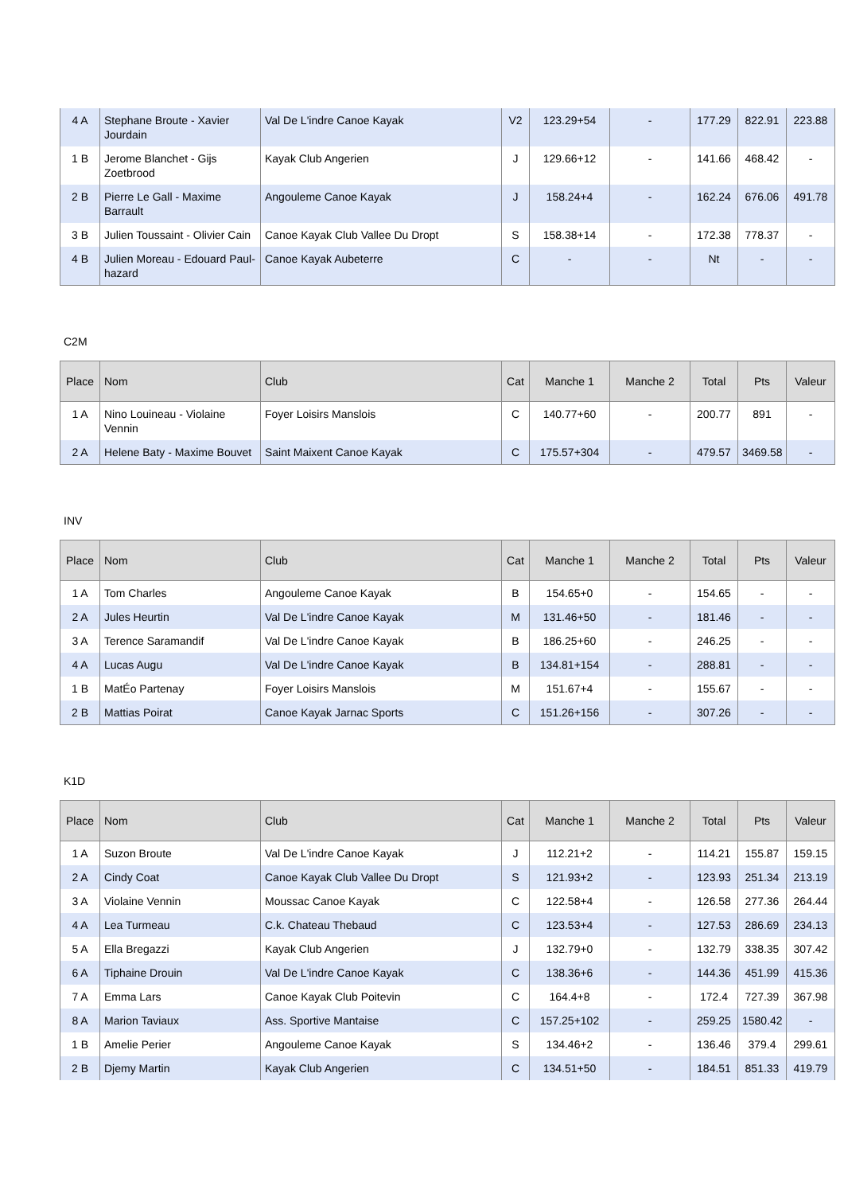| 4 A | Stephane Broute - Xavier Jourdain | Val De L'indre Canoe Kayak | V2 | 123.29+54 | - | 177.29 | 822.91 | 223.88 |
| 1 B | Jerome Blanchet - Gijs Zoetbrood | Kayak Club Angerien | J | 129.66+12 | - | 141.66 | 468.42 | - |
| 2 B | Pierre Le Gall - Maxime Barrault | Angouleme Canoe Kayak | J | 158.24+4 | - | 162.24 | 676.06 | 491.78 |
| 3 B | Julien Toussaint - Olivier Cain | Canoe Kayak Club Vallee Du Dropt | S | 158.38+14 | - | 172.38 | 778.37 | - |
| 4 B | Julien Moreau - Edouard Paul-hazard | Canoe Kayak Aubeterre | C | - | - | Nt | - | - |
C2M
| Place | Nom | Club | Cat | Manche 1 | Manche 2 | Total | Pts | Valeur |
| --- | --- | --- | --- | --- | --- | --- | --- | --- |
| 1 A | Nino Louineau - Violaine Vennin | Foyer Loisirs Manslois | C | 140.77+60 | - | 200.77 | 891 | - |
| 2 A | Helene Baty - Maxime Bouvet | Saint Maixent Canoe Kayak | C | 175.57+304 | - | 479.57 | 3469.58 | - |
INV
| Place | Nom | Club | Cat | Manche 1 | Manche 2 | Total | Pts | Valeur |
| --- | --- | --- | --- | --- | --- | --- | --- | --- |
| 1 A | Tom Charles | Angouleme Canoe Kayak | B | 154.65+0 | - | 154.65 | - | - |
| 2 A | Jules Heurtin | Val De L'indre Canoe Kayak | M | 131.46+50 | - | 181.46 | - | - |
| 3 A | Terence Saramandif | Val De L'indre Canoe Kayak | B | 186.25+60 | - | 246.25 | - | - |
| 4 A | Lucas Augu | Val De L'indre Canoe Kayak | B | 134.81+154 | - | 288.81 | - | - |
| 1 B | MatÉo Partenay | Foyer Loisirs Manslois | M | 151.67+4 | - | 155.67 | - | - |
| 2 B | Mattias Poirat | Canoe Kayak Jarnac Sports | C | 151.26+156 | - | 307.26 | - | - |
K1D
| Place | Nom | Club | Cat | Manche 1 | Manche 2 | Total | Pts | Valeur |
| --- | --- | --- | --- | --- | --- | --- | --- | --- |
| 1 A | Suzon Broute | Val De L'indre Canoe Kayak | J | 112.21+2 | - | 114.21 | 155.87 | 159.15 |
| 2 A | Cindy Coat | Canoe Kayak Club Vallee Du Dropt | S | 121.93+2 | - | 123.93 | 251.34 | 213.19 |
| 3 A | Violaine Vennin | Moussac Canoe Kayak | C | 122.58+4 | - | 126.58 | 277.36 | 264.44 |
| 4 A | Lea Turmeau | C.k. Chateau Thebaud | C | 123.53+4 | - | 127.53 | 286.69 | 234.13 |
| 5 A | Ella Bregazzi | Kayak Club Angerien | J | 132.79+0 | - | 132.79 | 338.35 | 307.42 |
| 6 A | Tiphaine Drouin | Val De L'indre Canoe Kayak | C | 138.36+6 | - | 144.36 | 451.99 | 415.36 |
| 7 A | Emma Lars | Canoe Kayak Club Poitevin | C | 164.4+8 | - | 172.4 | 727.39 | 367.98 |
| 8 A | Marion Taviaux | Ass. Sportive Mantaise | C | 157.25+102 | - | 259.25 | 1580.42 | - |
| 1 B | Amelie Perier | Angouleme Canoe Kayak | S | 134.46+2 | - | 136.46 | 379.4 | 299.61 |
| 2 B | Djemy Martin | Kayak Club Angerien | C | 134.51+50 | - | 184.51 | 851.33 | 419.79 |